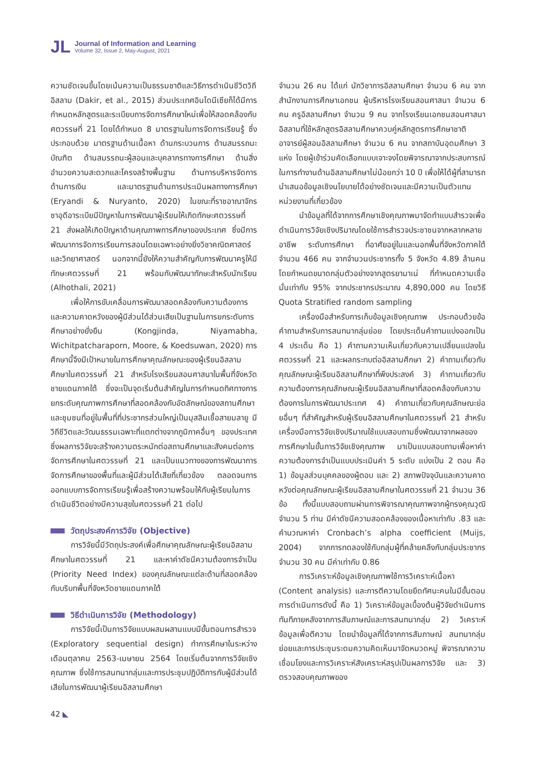JL
Journal of Information and Learning
Volume 32, Issue 2, May-August, 2021
ความชัดเจนขึ้นโดยเน้นความเป็นธรรมชาติและวิธีการดำเนินชีวิตวิถีอิสลาม (Dakir, et al., 2015) ส่วนประเทศอินโดนีเซียก็ได้มีการกำหนดหลักสูตรและระเบียบการจัดการศึกษาใหม่เพื่อให้สอดคล้องกับศตวรรษที่ 21 โดยได้กำหนด 8 มาตรฐานในการจัดการเรียนรู้ ซึ่งประกอบด้วย มาตรฐานด้านเนื้อหา ด้านกระบวนการ ด้านสมรรถนะบัณฑิต ด้านสมรรถนะผู้สอนและบุคลากรทางการศึกษา ด้านสิ่งอำนวยความสะดวกและโครงสร้างพื้นฐาน ด้านการบริหารจัดการ ด้านการเงิน และมาตรฐานด้านการประเมินผลทางการศึกษา (Eryandi & Nuryanto, 2020) ในขณะที่ราชอาณาจักรซาอุดีอาระเบียมีปัญหาในการพัฒนาผู้เรียนให้เกิดทักษะศตวรรษที่ 21 ส่งผลให้เกิดปัญหาด้านคุณภาพการศึกษาของประเทศ ซึ่งมีการพัฒนาการจัดการเรียนการสอนโดยเฉพาะอย่างยิ่งวิชาคณิตศาสตร์และวิทยาศาสตร์ นอกจากนี้ยังให้ความสำคัญกับการพัฒนาครูให้มีทักษะศตวรรษที่ 21 พร้อมกับพัฒนาทักษะสำหรับนักเรียน (Alhothali, 2021)
เพื่อให้การขับเคลื่อนการพัฒนาสอดคล้องกับความต้องการและความคาดหวังของผู้มีส่วนได้ส่วนเสียเป็นฐานในการยกระดับการศึกษาอย่างยั่งยืน (Kongjinda, Niyamabha, Wichitpatcharaporn, Moore, & Koedsuwan, 2020) การศึกษานี้จึงมีเป้าหมายในการศึกษาคุณลักษณะของผู้เรียนอิสลามศึกษาในศตวรรษที่ 21 สำหรับโรงเรียนสอนศาสนาในพื้นที่จังหวัดชายแดนภาคใต้ ซึ่งจะเป็นจุดเริ่มต้นสำคัญในการกำหนดทิศทางการยกระดับคุณภาพการศึกษาที่สอดคล้องกับอัตลักษณ์ของสถานศึกษาและชุมชนที่อยู่ในพื้นที่ที่ประชากรส่วนใหญ่เป็นมุสลิมเชื้อสายมลายู มีวิถีชีวิตและวัฒนธรรมเฉพาะที่แตกต่างจากภูมิภาคอื่นๆ ของประเทศ ซึ่งผลการวิจัยจะสร้างความตระหนักต่อสถานศึกษาและสังคมต่อการจัดการศึกษาในศตวรรษที่ 21 และเป็นแนวทางของการพัฒนาการจัดการศึกษาของพื้นที่และผู้มีส่วนได้เสียที่เกี่ยวข้อง ตลอดจนการออกแบบการจัดการเรียนรู้เพื่อสร้างความพร้อมให้กับผู้เรียนในการดำเนินชีวิตอย่างมีความสุขในศตวรรษที่ 21 ต่อไป
วัตถุประสงค์การวิจัย (Objective)
การวิจัยนี้มีวัตถุประสงค์เพื่อศึกษาคุณลักษณะผู้เรียนอิสลามศึกษาในศตวรรษที่ 21 และหาค่าดัชนีความต้องการจำเป็น (Priority Need Index) ของคุณลักษณะแต่ละด้านที่สอดคล้องกับบริบทพื้นที่จังหวัดชายแดนภาคใต้
วิธีดำเนินการวิจัย (Methodology)
การวิจัยนี้เป็นการวิจัยแบบผสมผสานแบบมีขั้นตอนการสำรวจ (Exploratory sequential design) ทำการศึกษาในระหว่างเดือนตุลาคม 2563-เมษายน 2564 โดยเริ่มต้นจากการวิจัยเชิงคุณภาพ ซึ่งใช้การสนทนากลุ่มและการประชุมปฏิบัติการกับผู้มีส่วนได้เสียในการพัฒนาผู้เรียนอิสลามศึกษา
จำนวน 26 คน ได้แก่ นักวิชาการอิสลามศึกษา จำนวน 6 คน จากสำนักงานการศึกษาเอกชน ผู้บริหารโรงเรียนสอนศาสนา จำนวน 6 คน ครูอิสลามศึกษา จำนวน 9 คน จากโรงเรียนเอกชนสอนศาสนาอิสลามที่ใช้หลักสูตรอิสลามศึกษาควบคู่หลักสูตรการศึกษาชาติ อาจารย์ผู้สอนอิสลามศึกษา จำนวน 6 คน จากสถาบันอุดมศึกษา 3 แห่ง โดยผู้เข้าร่วมคัดเลือกแบบเจาะจงโดยพิจารณาจากประสบการณ์ในการทำงานด้านอิสลามศึกษาไม่น้อยกว่า 10 ปี เพื่อให้ได้ผู้ที่สามารถนำเสนอข้อมูลเชิงนโยบายได้อย่างชัดเจนและมีความเป็นตัวแทนหน่วยงานที่เกี่ยวข้อง
นำข้อมูลที่ได้จากการศึกษาเชิงคุณภาพมาจัดทำแบบสำรวจเพื่อดำเนินการวิจัยเชิงปริมาณโดยใช้การสำรวจประชาชนจากหลากหลายอาชีพ ระดับการศึกษา ที่อาศัยอยู่ในและนอกพื้นที่จังหวัดภาคใต้ จำนวน 466 คน จากจำนวนประชากรทั้ง 5 จังหวัด 4.89 ล้านคน โดยกำหนดขนาดกลุ่มตัวอย่างจากสูตรยามาเน่ ที่กำหนดความเชื่อมั่นเท่ากับ 95% จากประชากรประมาณ 4,890,000 คน โดยวิธี Quota Stratified random sampling
เครื่องมือสำหรับการเก็บข้อมูลเชิงคุณภาพ ประกอบด้วยข้อคำถามสำหรับการสนทนากลุ่มย่อย โดยประเด็นคำถามแบ่งออกเป็น 4 ประเด็น คือ 1) คำถามความเห็นเกี่ยวกับความเปลี่ยนแปลงในศตวรรษที่ 21 และผลกระทบต่ออิสลามศึกษา 2) คำถามเกี่ยวกับคุณลักษณะผู้เรียนอิสลามศึกษาที่พึงประสงค์ 3) คำถามเกี่ยวกับความต้องการคุณลักษณะผู้เรียนอิสลามศึกษาที่สอดคล้องกับความต้องการในการพัฒนาประเทศ 4) คำถามเกี่ยวกับคุณลักษณะย่อยอื่นๆ ที่สำคัญสำหรับผู้เรียนอิสลามศึกษาในศตวรรษที่ 21 สำหรับเครื่องมือการวิจัยเชิงปริมาณใช้แบบสอบถามซึ่งพัฒนาจากผลของการศึกษาในขั้นการวิจัยเชิงคุณภาพ มาเป็นแบบสอบถามเพื่อหาค่าความต้องการจำเป็นแบบประเมินค่า 5 ระดับ แบ่งเป็น 2 ตอน คือ 1) ข้อมูลส่วนบุคคลของผู้ตอบ และ 2) สภาพปัจจุบันและความคาดหวังต่อคุณลักษณะผู้เรียนอิสลามศึกษาในศตวรรษที่ 21 จำนวน 36 ข้อ ทั้งนี้แบบสอบถามผ่านการพิจารณาคุณภาพจากผู้ทรงคุณวุฒิจำนวน 5 ท่าน มีค่าดัชนีความสอดคล้องของเนื้อหาเท่ากับ .83 และคำนวณหาค่า Cronbach’s alpha coefficient (Muijs, 2004) จากการทดลองใช้กับกลุ่มผู้ที่คล้ายคลึงกับกลุ่มประชากรจำนวน 30 คน มีค่าเท่ากับ 0.86
การวิเคราะห์ข้อมูลเชิงคุณภาพใช้การวิเคราะห์เนื้อหา (Content analysis) และการตีความโดยยึดทัศนะคนในมีขั้นตอนการดำเนินการดังนี้ คือ 1) วิเคราะห์ข้อมูลเบื้องต้นผู้วิจัยดำเนินการทันทีภายหลังจากการสัมภาษณ์และการสนทนากลุ่ม 2) วิเคราะห์ข้อมูลเพื่อตีความ โดยนำข้อมูลที่ได้จากการสัมภาษณ์ สนทนากลุ่มย่อยและการประชุมระดมความคิดเห็นมาจัดหมวดหมู่ พิจารณาความเชื่อมโยงและการวิเคราะห์สังเคราะห์สรุปเป็นผลการวิจัย และ 3) ตรวจสอบคุณภาพของ
42 ◣